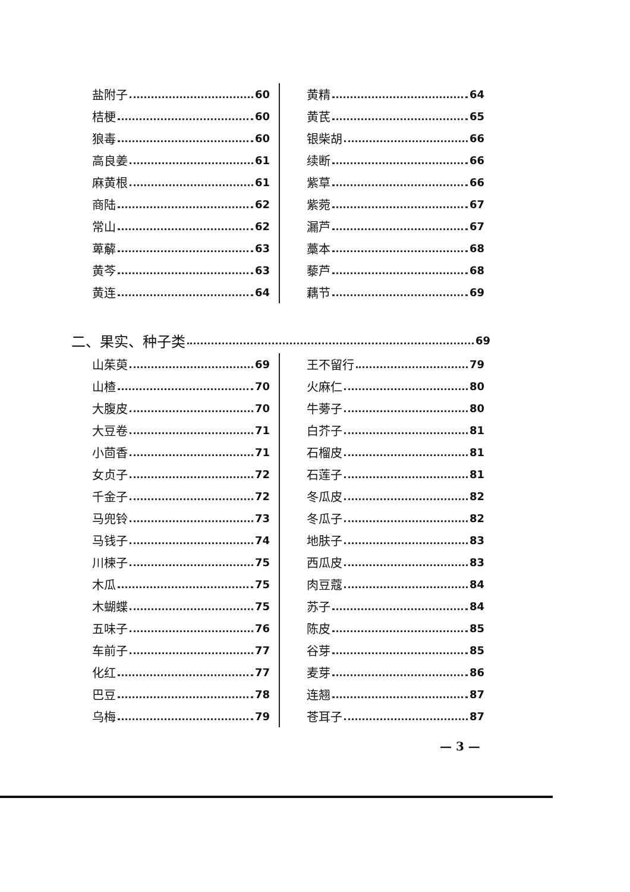盐附子 60
桔梗 60
狼毒 60
高良姜 61
麻黄根 61
商陆 62
常山 62
萆薢 63
黄芩 63
黄连 64
黄精 64
黄芪 65
银柴胡 66
续断 66
紫草 66
紫菀 67
漏芦 67
藁本 68
藜芦 68
藕节 69
二、果实、种子类 69
山茱萸 69
山楂 70
大腹皮 70
大豆卷 71
小茴香 71
女贞子 72
千金子 72
马兜铃 73
马钱子 74
川楝子 75
木瓜 75
木蝴蝶 75
五味子 76
车前子 77
化红 77
巴豆 78
乌梅 79
王不留行 79
火麻仁 80
牛蒡子 80
白芥子 81
石榴皮 81
石莲子 81
冬瓜皮 82
冬瓜子 82
地肤子 83
西瓜皮 83
肉豆蔻 84
苏子 84
陈皮 85
谷芽 85
麦芽 86
连翘 87
苍耳子 87
— 3 —